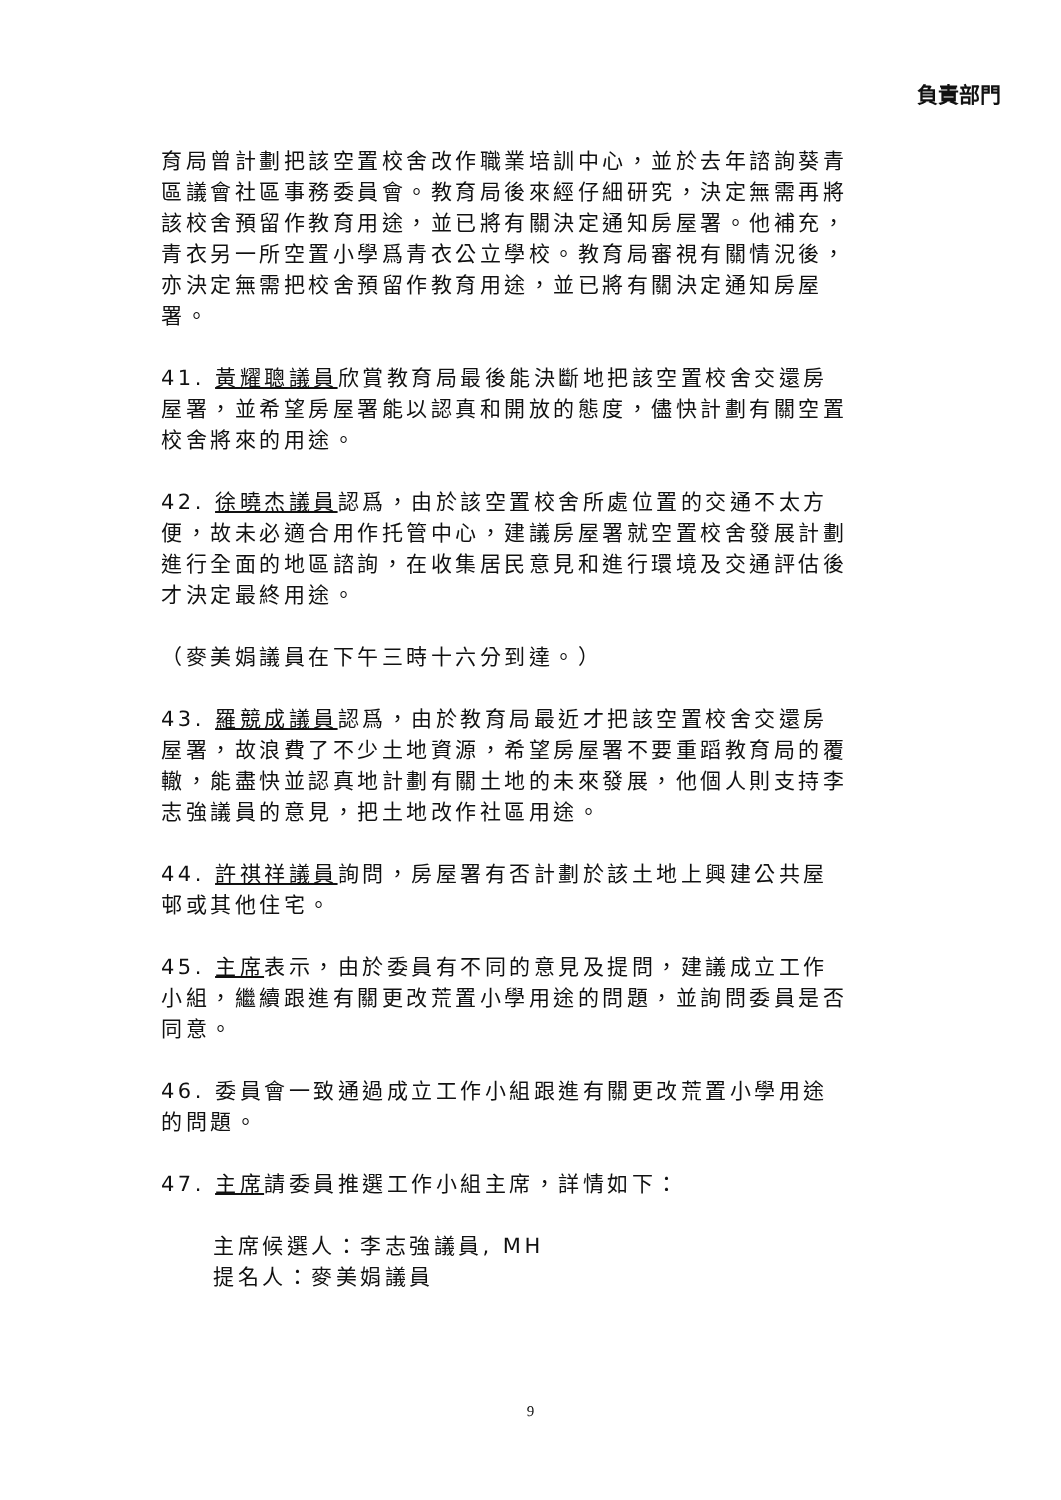負責部門
育局曾計劃把該空置校舍改作職業培訓中心，並於去年諮詢葵青區議會社區事務委員會。教育局後來經仔細研究，決定無需再將該校舍預留作教育用途，並已將有關決定通知房屋署。他補充，青衣另一所空置小學爲青衣公立學校。教育局審視有關情況後，亦決定無需把校舍預留作教育用途，並已將有關決定通知房屋署。
41. 黃耀聰議員欣賞教育局最後能決斷地把該空置校舍交還房屋署，並希望房屋署能以認真和開放的態度，儘快計劃有關空置校舍將來的用途。
42. 徐曉杰議員認爲，由於該空置校舍所處位置的交通不太方便，故未必適合用作托管中心，建議房屋署就空置校舍發展計劃進行全面的地區諮詢，在收集居民意見和進行環境及交通評估後才決定最終用途。
（麥美娟議員在下午三時十六分到達。）
43. 羅競成議員認爲，由於教育局最近才把該空置校舍交還房屋署，故浪費了不少土地資源，希望房屋署不要重蹈教育局的覆轍，能盡快並認真地計劃有關土地的未來發展，他個人則支持李志強議員的意見，把土地改作社區用途。
44. 許祺祥議員詢問，房屋署有否計劃於該土地上興建公共屋邨或其他住宅。
45. 主席表示，由於委員有不同的意見及提問，建議成立工作小組，繼續跟進有關更改荒置小學用途的問題，並詢問委員是否同意。
46. 委員會一致通過成立工作小組跟進有關更改荒置小學用途的問題。
47. 主席請委員推選工作小組主席，詳情如下：
主席候選人：李志強議員, MH
提名人：麥美娟議員
9